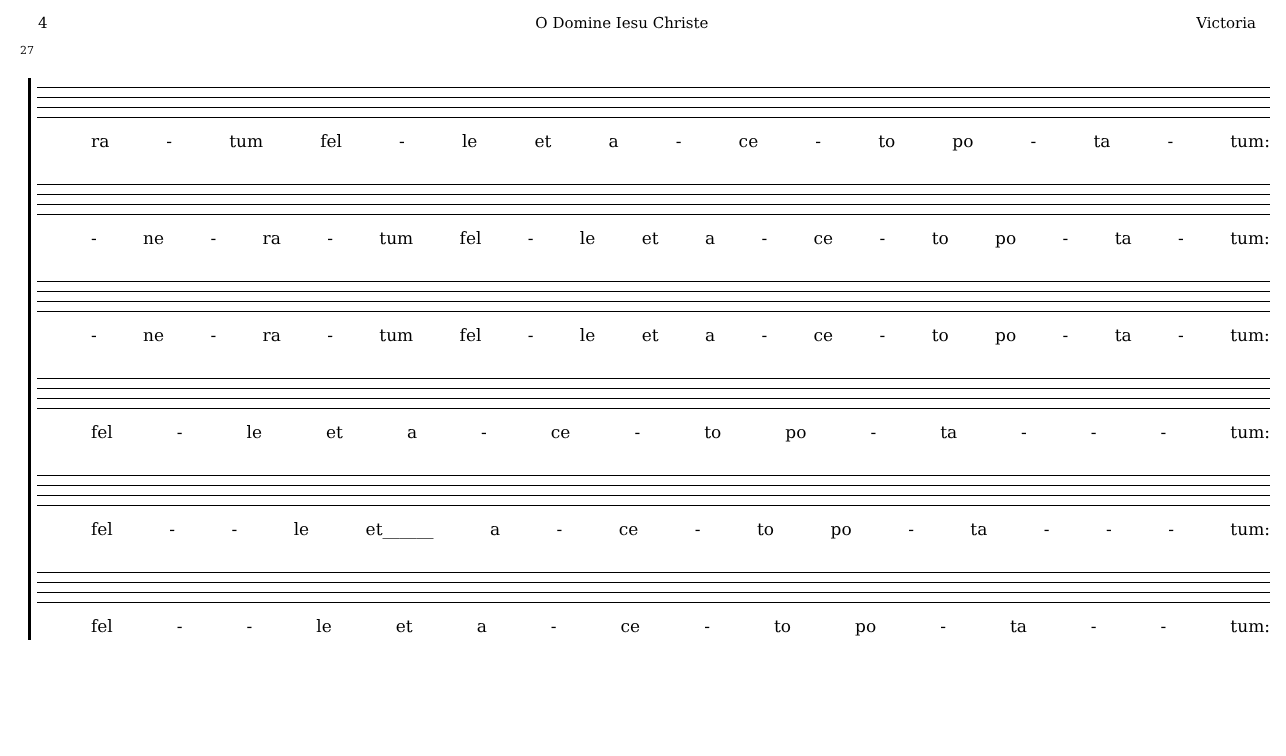4 O Domine Iesu Christe Victoria
27
ra - tum fel - le et a - ce - to po - ta - tum:
- ne - ra - tum fel - le et a - ce - to po - ta - tum:
- ne - ra - tum fel - le et a - ce - to po - ta - tum:
fel - le et a - ce - to po - ta - - - tum:
fel - - le et______ a - ce - to po - ta - - - tum:
fel - - le et a - ce - to po - ta - - tum: